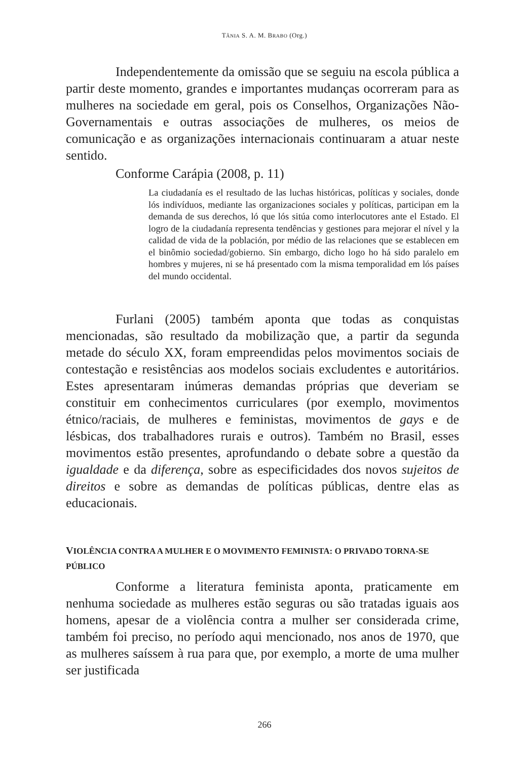TÂNIA S. A. M. BRABO (Org.)
Independentemente da omissão que se seguiu na escola pública a partir deste momento, grandes e importantes mudanças ocorreram para as mulheres na sociedade em geral, pois os Conselhos, Organizações Não-Governamentais e outras associações de mulheres, os meios de comunicação e as organizações internacionais continuaram a atuar neste sentido.
Conforme Carápia (2008, p. 11)
La ciudadanía es el resultado de las luchas históricas, políticas y sociales, donde lós indivíduos, mediante las organizaciones sociales y políticas, participan em la demanda de sus derechos, ló que lós sitúa como interlocutores ante el Estado. El logro de la ciudadanía representa tendências y gestiones para mejorar el nível y la calidad de vida de la población, por médio de las relaciones que se establecen em el binômio sociedad/gobierno. Sin embargo, dicho logo ho há sido paralelo em hombres y mujeres, ni se há presentado com la misma temporalidad em lós países del mundo occidental.
Furlani (2005) também aponta que todas as conquistas mencionadas, são resultado da mobilização que, a partir da segunda metade do século XX, foram empreendidas pelos movimentos sociais de contestação e resistências aos modelos sociais excludentes e autoritários. Estes apresentaram inúmeras demandas próprias que deveriam se constituir em conhecimentos curriculares (por exemplo, movimentos étnico/raciais, de mulheres e feministas, movimentos de gays e de lésbicas, dos trabalhadores rurais e outros). Também no Brasil, esses movimentos estão presentes, aprofundando o debate sobre a questão da igualdade e da diferença, sobre as especificidades dos novos sujeitos de direitos e sobre as demandas de políticas públicas, dentre elas as educacionais.
VIOLÊNCIA CONTRA A MULHER E O MOVIMENTO FEMINISTA: O PRIVADO TORNA-SE PÚBLICO
Conforme a literatura feminista aponta, praticamente em nenhuma sociedade as mulheres estão seguras ou são tratadas iguais aos homens, apesar de a violência contra a mulher ser considerada crime, também foi preciso, no período aqui mencionado, nos anos de 1970, que as mulheres saíssem à rua para que, por exemplo, a morte de uma mulher ser justificada
266